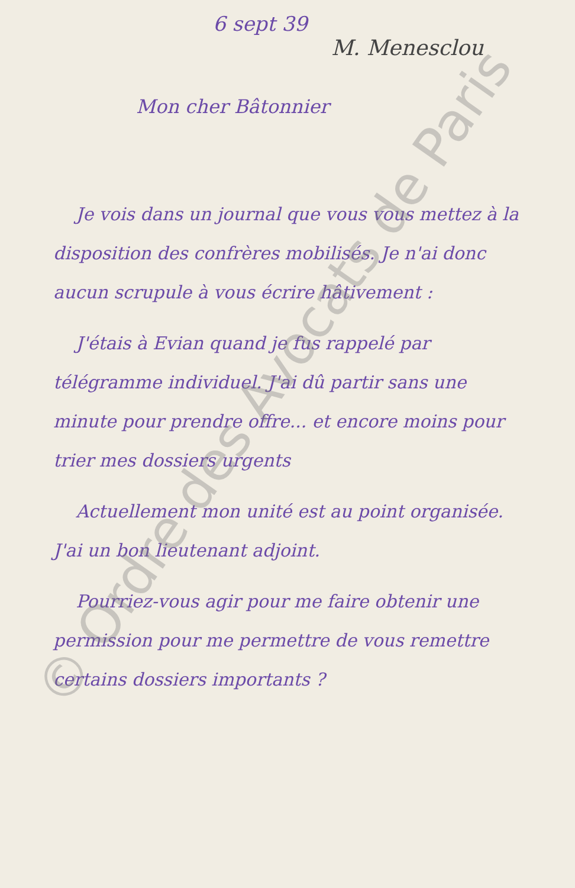6 sept 39
M. Menesclou
Mon cher Bâtonnier
Je vois dans un journal que vous vous mettez à la disposition des confrères mobilisés. Je n'ai donc aucun scrupule à vous écrire hâtivement :
J'étais à Evian quand je fus rappelé par télégramme individuel. J'ai dû partir sans une minute pour prendre offre... et encore moins pour trier mes dossiers urgents
Actuellement mon unité est au point organisée. J'ai un bon lieutenant adjoint.
Pourriez-vous agir pour me faire obtenir une permission pour me permettre de vous remettre certains dossiers importants ?
© Ordre des Avocats de Paris